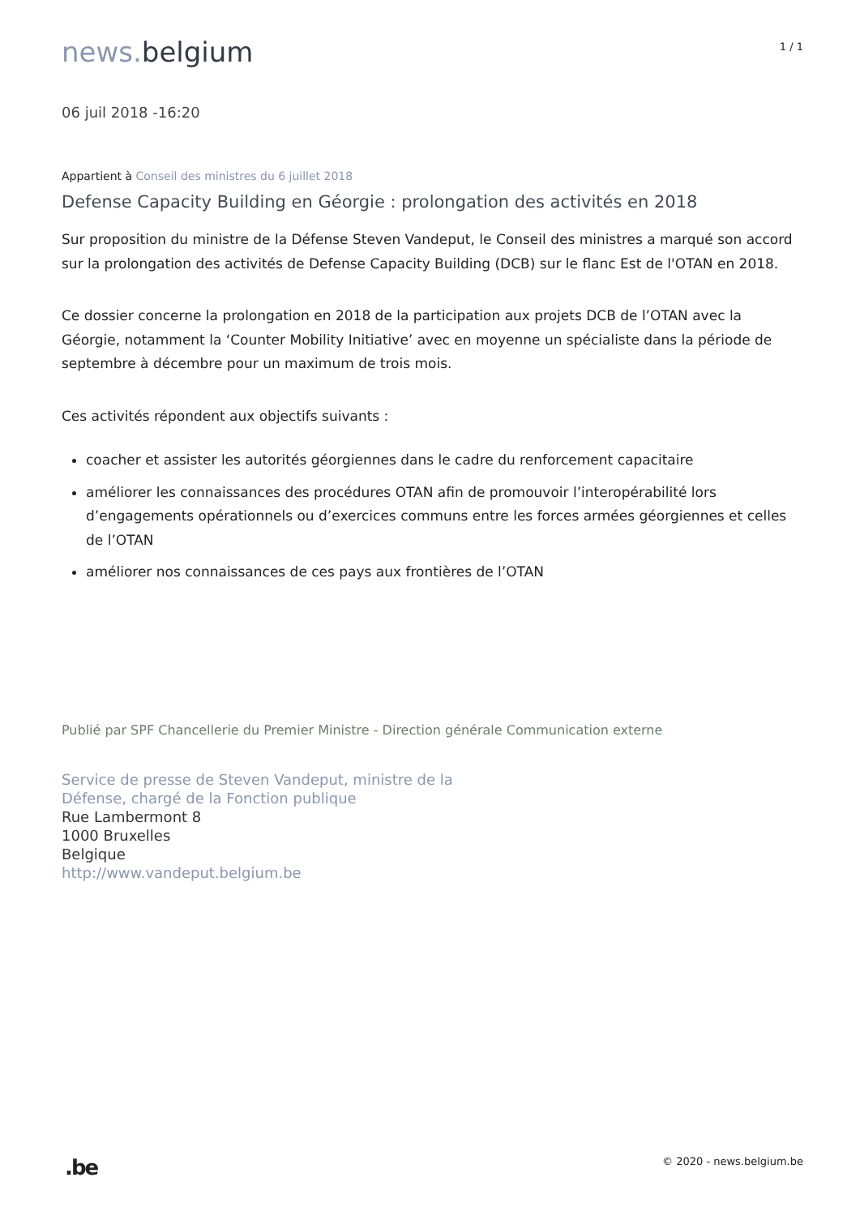news. belgium
1 / 1
06 juil 2018 -16:20
Appartient à Conseil des ministres du 6 juillet 2018
Defense Capacity Building en Géorgie : prolongation des activités en 2018
Sur proposition du ministre de la Défense Steven Vandeput, le Conseil des ministres a marqué son accord sur la prolongation des activités de Defense Capacity Building (DCB) sur le flanc Est de l'OTAN en 2018.
Ce dossier concerne la prolongation en 2018 de la participation aux projets DCB de l’OTAN avec la Géorgie, notamment la ‘Counter Mobility Initiative’ avec en moyenne un spécialiste dans la période de septembre à décembre pour un maximum de trois mois.
Ces activités répondent aux objectifs suivants :
coacher et assister les autorités géorgiennes dans le cadre du renforcement capacitaire
améliorer les connaissances des procédures OTAN afin de promouvoir l’interopérabilité lors d’engagements opérationnels ou d’exercices communs entre les forces armées géorgiennes et celles de l’OTAN
améliorer nos connaissances de ces pays aux frontières de l’OTAN
Publié par SPF Chancellerie du Premier Ministre - Direction générale Communication externe
Service de presse de Steven Vandeput, ministre de la
Défense, chargé de la Fonction publique
Rue Lambermont 8
1000 Bruxelles
Belgique
http://www.vandeput.belgium.be
.be
© 2020 - news.belgium.be